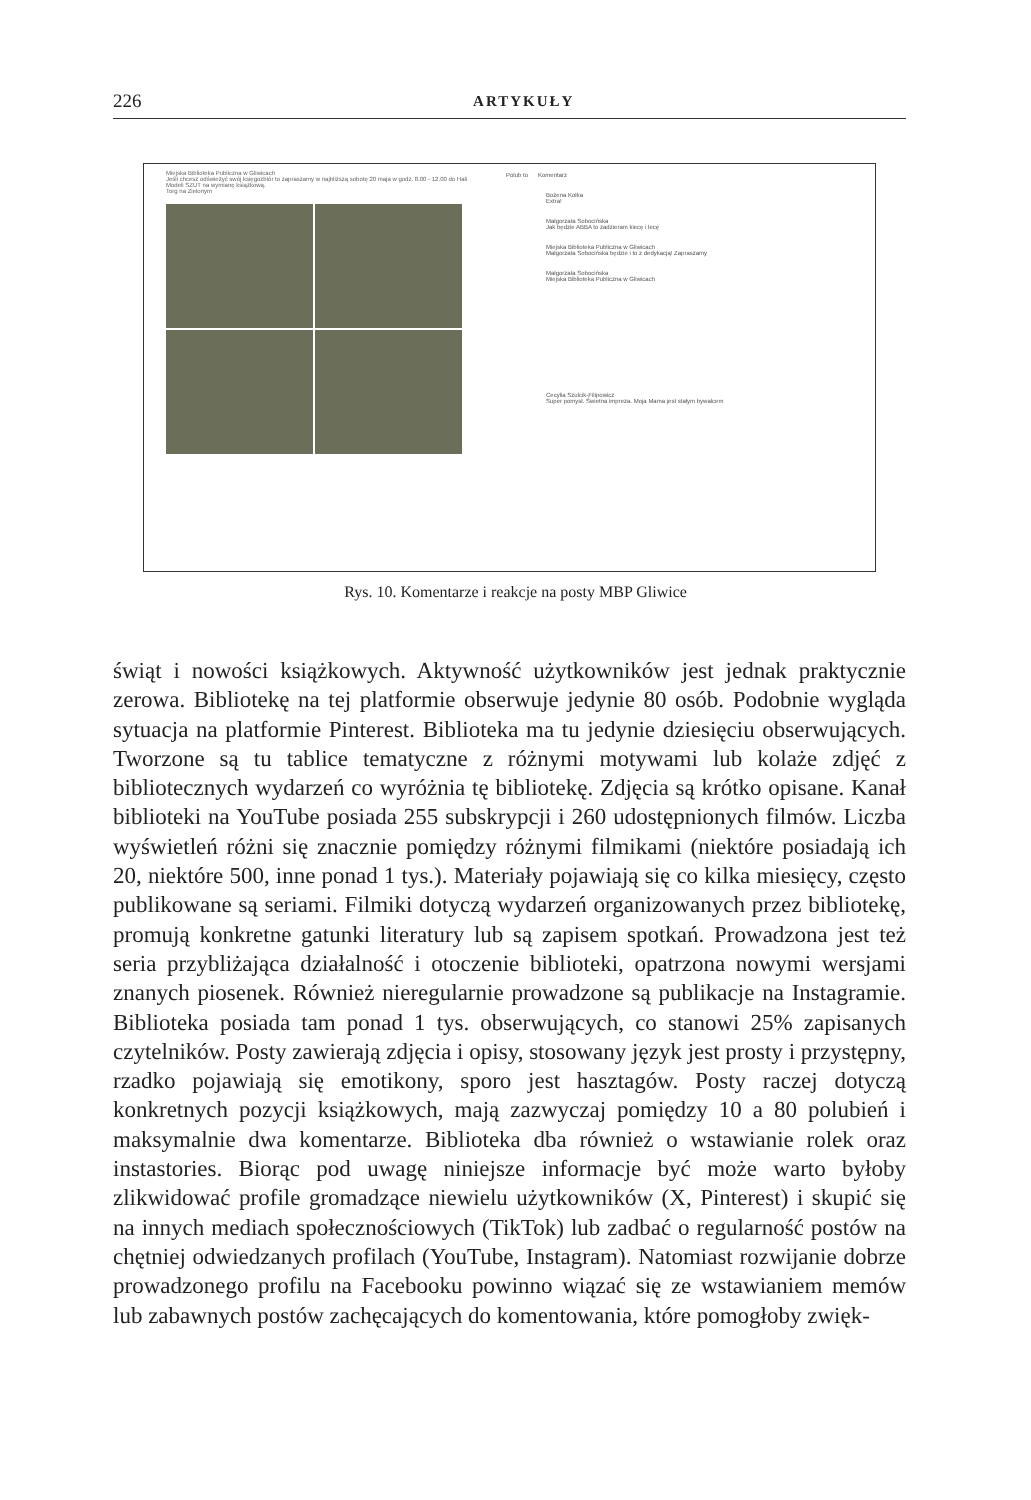226
ARTYKUŁY
Miejska Biblioteka Publiczna w Gliwicach
Jeśli chcesz odświeżyć swój księgozbiór to zapraszamy w najbliższą sobotę 20 maja w godz. 8.00 - 12.00 do Hali Modeli SZUT na wymianę książkową.
Torg na Zielonym
Polub to Komentarz
Bożena Kołka
Extra!
Małgorzata Sobocińska
Jak będzie ABBA to zadzieram kiecę i lecę
Miejska Biblioteka Publiczna w Gliwicach
Małgorzata Sobocińska będzie i to z dedykacją! Zapraszamy
Małgorzata Sobocińska
Miejska Biblioteka Publiczna w Gliwicach
Cecylia Szulcik-Filipowicz
Super pomysł. Świetna impreza. Moja Mama jest stałym bywalcem
Rys. 10. Komentarze i reakcje na posty MBP Gliwice
świąt i nowości książkowych. Aktywność użytkowników jest jednak praktycznie zerowa. Bibliotekę na tej platformie obserwuje jedynie 80 osób. Podobnie wygląda sytuacja na platformie Pinterest. Biblioteka ma tu jedynie dziesięciu obserwujących. Tworzone są tu tablice tematyczne z różnymi motywami lub kolaże zdjęć z bibliotecznych wydarzeń co wyróżnia tę bibliotekę. Zdjęcia są krótko opisane. Kanał biblioteki na YouTube posiada 255 subskrypcji i 260 udostępnionych filmów. Liczba wyświetleń różni się znacznie pomiędzy różnymi filmikami (niektóre posiadają ich 20, niektóre 500, inne ponad 1 tys.). Materiały pojawiają się co kilka miesięcy, często publikowane są seriami. Filmiki dotyczą wydarzeń organizowanych przez bibliotekę, promują konkretne gatunki literatury lub są zapisem spotkań. Prowadzona jest też seria przybliżająca działalność i otoczenie biblioteki, opatrzona nowymi wersjami znanych piosenek. Również nieregularnie prowadzone są publikacje na Instagramie. Biblioteka posiada tam ponad 1 tys. obserwujących, co stanowi 25% zapisanych czytelników. Posty zawierają zdjęcia i opisy, stosowany język jest prosty i przystępny, rzadko pojawiają się emotikony, sporo jest hasztagów. Posty raczej dotyczą konkretnych pozycji książkowych, mają zazwyczaj pomiędzy 10 a 80 polubień i maksymalnie dwa komentarze. Biblioteka dba również o wstawianie rolek oraz instastories. Biorąc pod uwagę niniejsze informacje być może warto byłoby zlikwidować profile gromadzące niewielu użytkowników (X, Pinterest) i skupić się na innych mediach społecznościowych (TikTok) lub zadbać o regularność postów na chętniej odwiedzanych profilach (YouTube, Instagram). Natomiast rozwijanie dobrze prowadzonego profilu na Facebooku powinno wiązać się ze wstawianiem memów lub zabawnych postów zachęcających do komentowania, które pomogłoby zwięk-